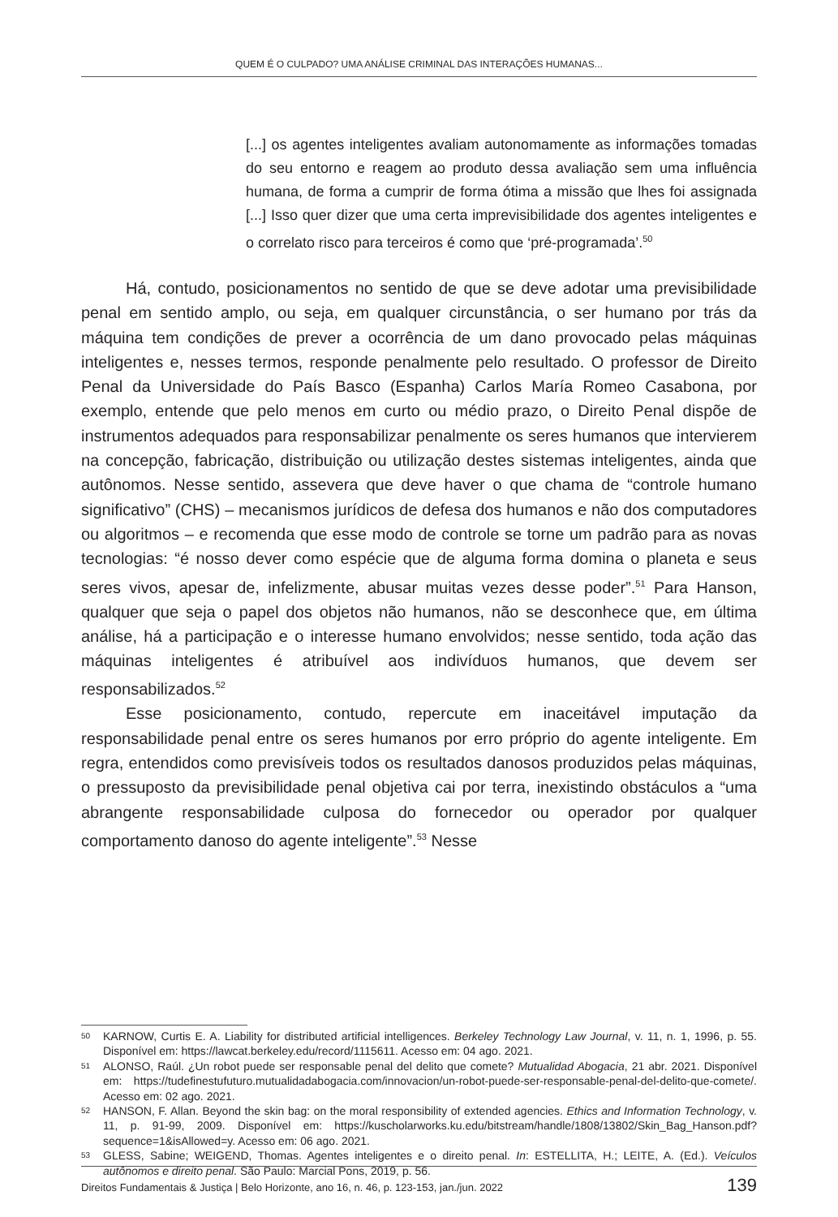QUEM É O CULPADO? UMA ANÁLISE CRIMINAL DAS INTERAÇÕES HUMANAS...
[...] os agentes inteligentes avaliam autonomamente as informações tomadas do seu entorno e reagem ao produto dessa avaliação sem uma influência humana, de forma a cumprir de forma ótima a missão que lhes foi assignada [...] Isso quer dizer que uma certa imprevisibilidade dos agentes inteligentes e o correlato risco para terceiros é como que ‘pré-programada’.<sup>50</sup>
Há, contudo, posicionamentos no sentido de que se deve adotar uma previsibilidade penal em sentido amplo, ou seja, em qualquer circunstância, o ser humano por trás da máquina tem condições de prever a ocorrência de um dano provocado pelas máquinas inteligentes e, nesses termos, responde penalmente pelo resultado. O professor de Direito Penal da Universidade do País Basco (Espanha) Carlos María Romeo Casabona, por exemplo, entende que pelo menos em curto ou médio prazo, o Direito Penal dispõe de instrumentos adequados para responsabilizar penalmente os seres humanos que intervierem na concepção, fabricação, distribuição ou utilização destes sistemas inteligentes, ainda que autônomos. Nesse sentido, assevera que deve haver o que chama de “controle humano significativo” (CHS) – mecanismos jurídicos de defesa dos humanos e não dos computadores ou algoritmos – e recomenda que esse modo de controle se torne um padrão para as novas tecnologias: “é nosso dever como espécie que de alguma forma domina o planeta e seus seres vivos, apesar de, infelizmente, abusar muitas vezes desse poder”.<sup>51</sup> Para Hanson, qualquer que seja o papel dos objetos não humanos, não se desconhece que, em última análise, há a participação e o interesse humano envolvidos; nesse sentido, toda ação das máquinas inteligentes é atribuível aos indivíduos humanos, que devem ser responsabilizados.<sup>52</sup>
Esse posicionamento, contudo, repercute em inaceitável imputação da responsabilidade penal entre os seres humanos por erro próprio do agente inteligente. Em regra, entendidos como previsíveis todos os resultados danosos produzidos pelas máquinas, o pressuposto da previsibilidade penal objetiva cai por terra, inexistindo obstáculos a “uma abrangente responsabilidade culposa do fornecedor ou operador por qualquer comportamento danoso do agente inteligente”.<sup>53</sup> Nesse
50 KARNOW, Curtis E. A. Liability for distributed artificial intelligences. Berkeley Technology Law Journal, v. 11, n. 1, 1996, p. 55. Disponível em: https://lawcat.berkeley.edu/record/1115611. Acesso em: 04 ago. 2021.
51 ALONSO, Raúl. ¿Un robot puede ser responsable penal del delito que comete? Mutualidad Abogacia, 21 abr. 2021. Disponível em: https://tudefinestufuturo.mutualidadabogacia.com/innovacion/un-robot-puede-ser-responsable-penal-del-delito-que-comete/. Acesso em: 02 ago. 2021.
52 HANSON, F. Allan. Beyond the skin bag: on the moral responsibility of extended agencies. Ethics and Information Technology, v. 11, p. 91-99, 2009. Disponível em: https://kuscholarworks.ku.edu/bitstream/handle/1808/13802/Skin_Bag_Hanson.pdf?sequence=1&isAllowed=y. Acesso em: 06 ago. 2021.
53 GLESS, Sabine; WEIGEND, Thomas. Agentes inteligentes e o direito penal. In: ESTELLITA, H.; LEITE, A. (Ed.). Veículos autônomos e direito penal. São Paulo: Marcial Pons, 2019, p. 56.
Direitos Fundamentais & Justiça | Belo Horizonte, ano 16, n. 46, p. 123-153, jan./jun. 2022 139